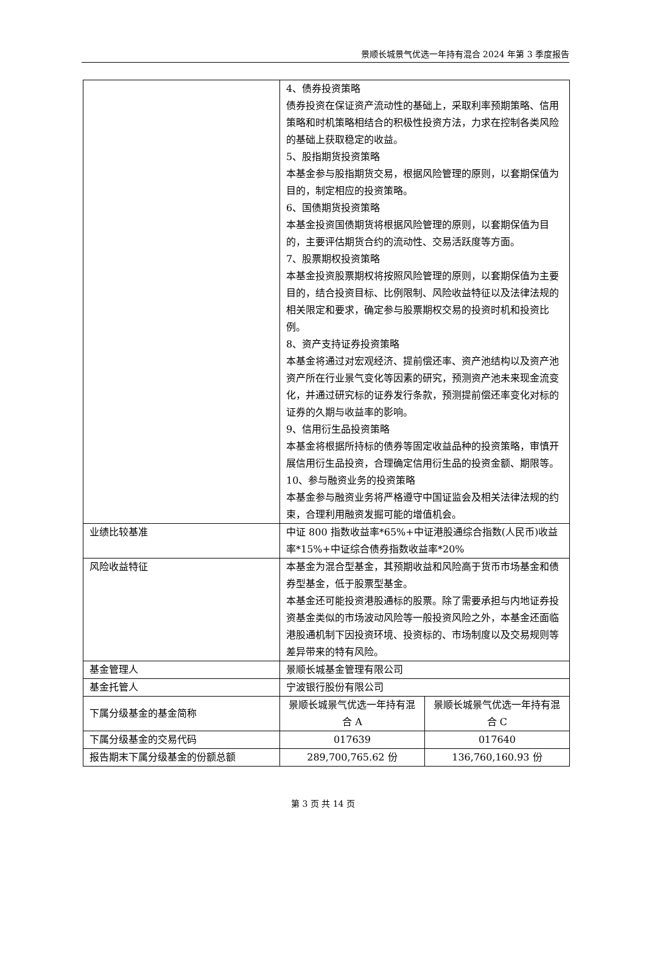景顺长城景气优选一年持有混合 2024 年第 3 季度报告
| | 4、债券投资策略 债券投资在保证资产流动性的基础上，采取利率预期策略、信用策略和时机策略相结合的积极性投资方法，力求在控制各类风险的基础上获取稳定的收益。 5、股指期货投资策略 本基金参与股指期货交易，根据风险管理的原则，以套期保值为目的，制定相应的投资策略。 6、国债期货投资策略 本基金投资国债期货将根据风险管理的原则，以套期保值为目的，主要评估期货合约的流动性、交易活跃度等方面。 7、股票期权投资策略 本基金投资股票期权将按照风险管理的原则，以套期保值为主要目的，结合投资目标、比例限制、风险收益特征以及法律法规的相关限定和要求，确定参与股票期权交易的投资时机和投资比例。 8、资产支持证券投资策略 本基金将通过对宏观经济、提前偿还率、资产池结构以及资产池资产所在行业景气变化等因素的研究，预测资产池未来现金流变化，并通过研究标的证券发行条款，预测提前偿还率变化对标的证券的久期与收益率的影响。 9、信用衍生品投资策略 本基金将根据所持标的债券等固定收益品种的投资策略，审慎开展信用衍生品投资，合理确定信用衍生品的投资金额、期限等。 10、参与融资业务的投资策略 本基金参与融资业务将严格遵守中国证监会及相关法律法规的约束，合理利用融资发掘可能的增值机会。 | |
| 业绩比较基准 | 中证 800 指数收益率*65%+中证港股通综合指数(人民币)收益率*15%+中证综合债券指数收益率*20% | |
| 风险收益特征 | 本基金为混合型基金，其预期收益和风险高于货币市场基金和债券型基金，低于股票型基金。 本基金还可能投资港股通标的股票。除了需要承担与内地证券投资基金类似的市场波动风险等一般投资风险之外，本基金还面临港股通机制下因投资环境、投资标的、市场制度以及交易规则等差异带来的特有风险。 | |
| 基金管理人 | 景顺长城基金管理有限公司 | |
| 基金托管人 | 宁波银行股份有限公司 | |
| 下属分级基金的基金简称 | 景顺长城景气优选一年持有混合 A | 景顺长城景气优选一年持有混合 C |
| 下属分级基金的交易代码 | 017639 | 017640 |
| 报告期末下属分级基金的份额总额 | 289,700,765.62 份 | 136,760,160.93 份 |
第 3 页 共 14 页